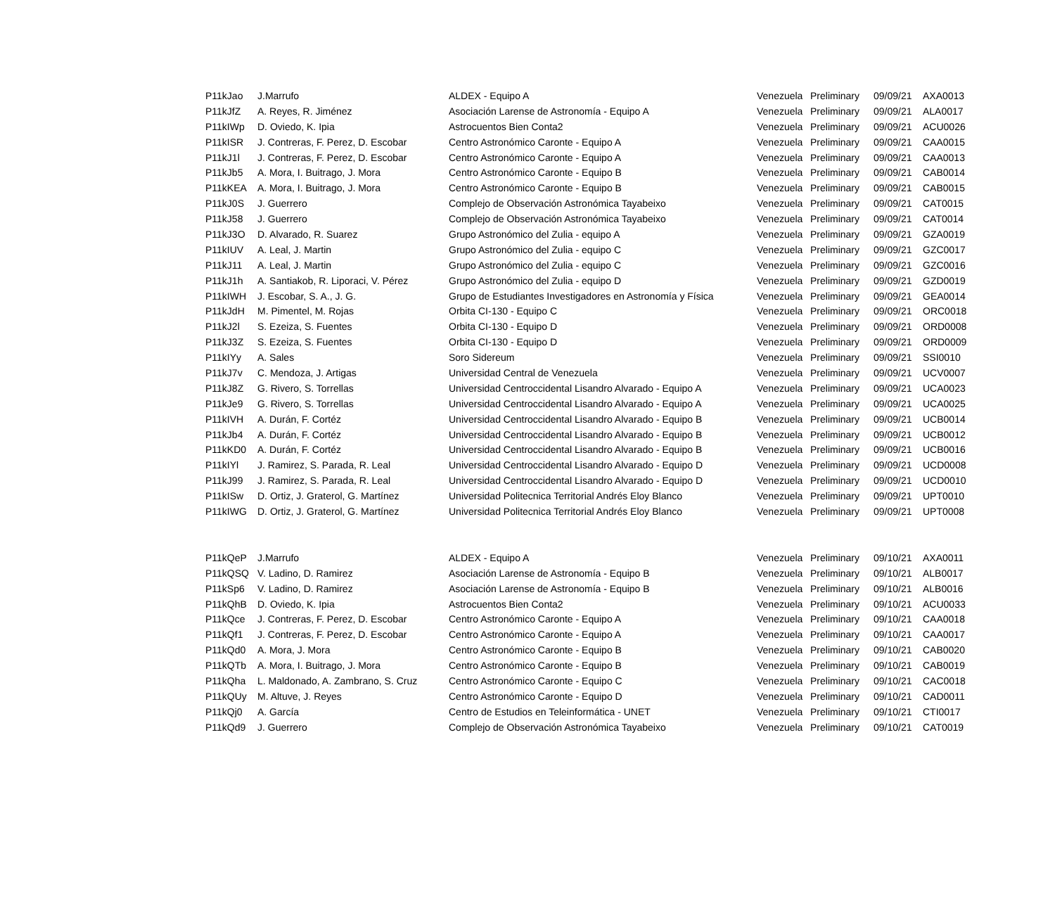| P11kJao | J.Marrufo | ALDEX - Equipo A | Venezuela | Preliminary | 09/09/21 | AXA0013 |
| P11kJfZ | A. Reyes, R. Jiménez | Asociación Larense de Astronomía - Equipo A | Venezuela | Preliminary | 09/09/21 | ALA0017 |
| P11kIWp | D. Oviedo, K. Ipia | Astrocuentos Bien Conta2 | Venezuela | Preliminary | 09/09/21 | ACU0026 |
| P11kISR | J. Contreras, F. Perez, D. Escobar | Centro Astronómico Caronte - Equipo A | Venezuela | Preliminary | 09/09/21 | CAA0015 |
| P11kJ1l | J. Contreras, F. Perez, D. Escobar | Centro Astronómico Caronte - Equipo A | Venezuela | Preliminary | 09/09/21 | CAA0013 |
| P11kJb5 | A. Mora, I. Buitrago, J. Mora | Centro Astronómico Caronte - Equipo B | Venezuela | Preliminary | 09/09/21 | CAB0014 |
| P11kKEA | A. Mora, I. Buitrago, J. Mora | Centro Astronómico Caronte - Equipo B | Venezuela | Preliminary | 09/09/21 | CAB0015 |
| P11kJ0S | J. Guerrero | Complejo de Observación Astronómica Tayabeixo | Venezuela | Preliminary | 09/09/21 | CAT0015 |
| P11kJ58 | J. Guerrero | Complejo de Observación Astronómica Tayabeixo | Venezuela | Preliminary | 09/09/21 | CAT0014 |
| P11kJ3O | D. Alvarado, R. Suarez | Grupo Astronómico del Zulia - equipo A | Venezuela | Preliminary | 09/09/21 | GZA0019 |
| P11kIUV | A. Leal, J. Martin | Grupo Astronómico del Zulia - equipo C | Venezuela | Preliminary | 09/09/21 | GZC0017 |
| P11kJ11 | A. Leal, J. Martin | Grupo Astronómico del Zulia - equipo C | Venezuela | Preliminary | 09/09/21 | GZC0016 |
| P11kJ1h | A. Santiakob, R. Liporaci, V. Pérez | Grupo Astronómico del Zulia - equipo D | Venezuela | Preliminary | 09/09/21 | GZD0019 |
| P11kIWH | J. Escobar, S. A., J. G. | Grupo de Estudiantes Investigadores en Astronomía y Física | Venezuela | Preliminary | 09/09/21 | GEA0014 |
| P11kJdH | M. Pimentel, M. Rojas | Orbita CI-130 - Equipo C | Venezuela | Preliminary | 09/09/21 | ORC0018 |
| P11kJ2l | S. Ezeiza, S. Fuentes | Orbita CI-130 - Equipo D | Venezuela | Preliminary | 09/09/21 | ORD0008 |
| P11kJ3Z | S. Ezeiza, S. Fuentes | Orbita CI-130 - Equipo D | Venezuela | Preliminary | 09/09/21 | ORD0009 |
| P11kIYy | A. Sales | Soro Sidereum | Venezuela | Preliminary | 09/09/21 | SSI0010 |
| P11kJ7v | C. Mendoza, J. Artigas | Universidad Central de Venezuela | Venezuela | Preliminary | 09/09/21 | UCV0007 |
| P11kJ8Z | G. Rivero, S. Torrellas | Universidad Centroccidental Lisandro Alvarado - Equipo A | Venezuela | Preliminary | 09/09/21 | UCA0023 |
| P11kJe9 | G. Rivero, S. Torrellas | Universidad Centroccidental Lisandro Alvarado - Equipo A | Venezuela | Preliminary | 09/09/21 | UCA0025 |
| P11kIVH | A. Durán, F. Cortéz | Universidad Centroccidental Lisandro Alvarado - Equipo B | Venezuela | Preliminary | 09/09/21 | UCB0014 |
| P11kJb4 | A. Durán, F. Cortéz | Universidad Centroccidental Lisandro Alvarado - Equipo B | Venezuela | Preliminary | 09/09/21 | UCB0012 |
| P11kKD0 | A. Durán, F. Cortéz | Universidad Centroccidental Lisandro Alvarado - Equipo B | Venezuela | Preliminary | 09/09/21 | UCB0016 |
| P11kIYl | J. Ramirez, S. Parada, R. Leal | Universidad Centroccidental Lisandro Alvarado - Equipo D | Venezuela | Preliminary | 09/09/21 | UCD0008 |
| P11kJ99 | J. Ramirez, S. Parada, R. Leal | Universidad Centroccidental Lisandro Alvarado - Equipo D | Venezuela | Preliminary | 09/09/21 | UCD0010 |
| P11kISw | D. Ortiz, J. Graterol, G. Martínez | Universidad Politecnica Territorial Andrés Eloy Blanco | Venezuela | Preliminary | 09/09/21 | UPT0010 |
| P11kIWG | D. Ortiz, J. Graterol, G. Martínez | Universidad Politecnica Territorial Andrés Eloy Blanco | Venezuela | Preliminary | 09/09/21 | UPT0008 |
| P11kQeP | J.Marrufo | ALDEX - Equipo A | Venezuela | Preliminary | 09/10/21 | AXA0011 |
| P11kQSQ | V. Ladino, D. Ramirez | Asociación Larense de Astronomía - Equipo B | Venezuela | Preliminary | 09/10/21 | ALB0017 |
| P11kSp6 | V. Ladino, D. Ramirez | Asociación Larense de Astronomía - Equipo B | Venezuela | Preliminary | 09/10/21 | ALB0016 |
| P11kQhB | D. Oviedo, K. Ipia | Astrocuentos Bien Conta2 | Venezuela | Preliminary | 09/10/21 | ACU0033 |
| P11kQce | J. Contreras, F. Perez, D. Escobar | Centro Astronómico Caronte - Equipo A | Venezuela | Preliminary | 09/10/21 | CAA0018 |
| P11kQf1 | J. Contreras, F. Perez, D. Escobar | Centro Astronómico Caronte - Equipo A | Venezuela | Preliminary | 09/10/21 | CAA0017 |
| P11kQd0 | A. Mora, J. Mora | Centro Astronómico Caronte - Equipo B | Venezuela | Preliminary | 09/10/21 | CAB0020 |
| P11kQTb | A. Mora, I. Buitrago, J. Mora | Centro Astronómico Caronte - Equipo B | Venezuela | Preliminary | 09/10/21 | CAB0019 |
| P11kQha | L. Maldonado, A. Zambrano, S. Cruz | Centro Astronómico Caronte - Equipo C | Venezuela | Preliminary | 09/10/21 | CAC0018 |
| P11kQUy | M. Altuve, J. Reyes | Centro Astronómico Caronte - Equipo D | Venezuela | Preliminary | 09/10/21 | CAD0011 |
| P11kQj0 | A. García | Centro de Estudios en Teleinformática - UNET | Venezuela | Preliminary | 09/10/21 | CTI0017 |
| P11kQd9 | J. Guerrero | Complejo de Observación Astronómica Tayabeixo | Venezuela | Preliminary | 09/10/21 | CAT0019 |